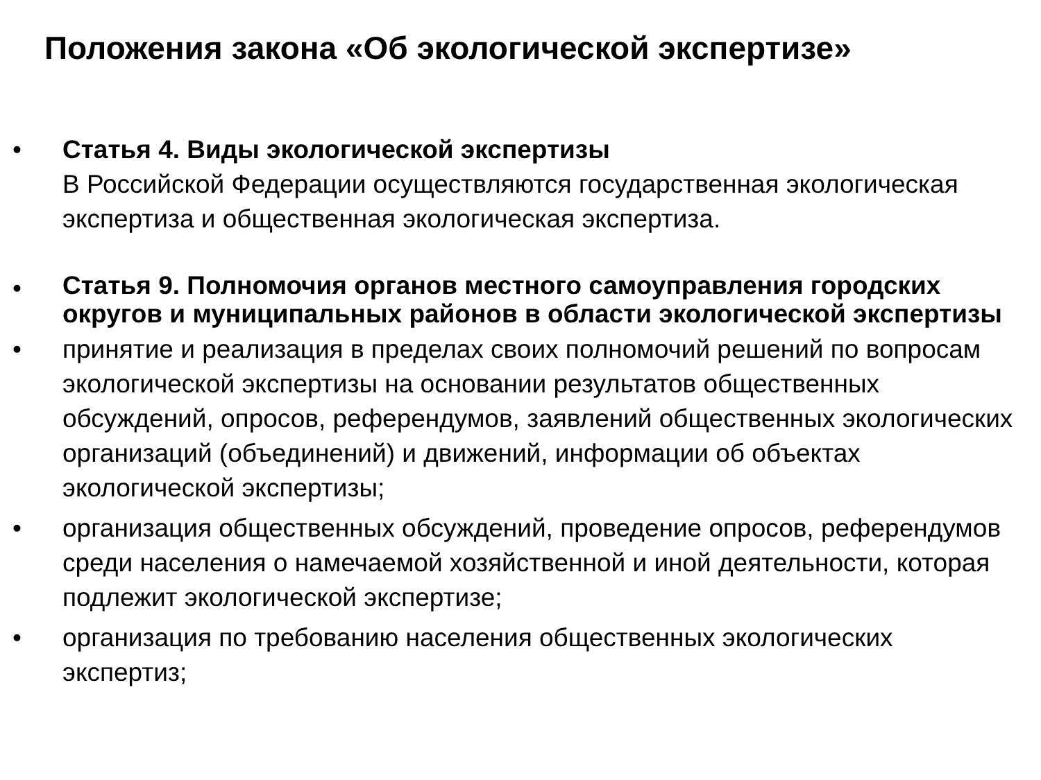Положения закона «Об экологической экспертизе»
• Статья 4. Виды экологической экспертизы
В Российской Федерации осуществляются государственная экологическая экспертиза и общественная экологическая экспертиза.
• Статья 9. Полномочия органов местного самоуправления городских округов и муниципальных районов в области экологической экспертизы
• принятие и реализация в пределах своих полномочий решений по вопросам экологической экспертизы на основании результатов общественных обсуждений, опросов, референдумов, заявлений общественных экологических организаций (объединений) и движений, информации об объектах экологической экспертизы;
• организация общественных обсуждений, проведение опросов, референдумов среди населения о намечаемой хозяйственной и иной деятельности, которая подлежит экологической экспертизе;
• организация по требованию населения общественных экологических экспертиз;